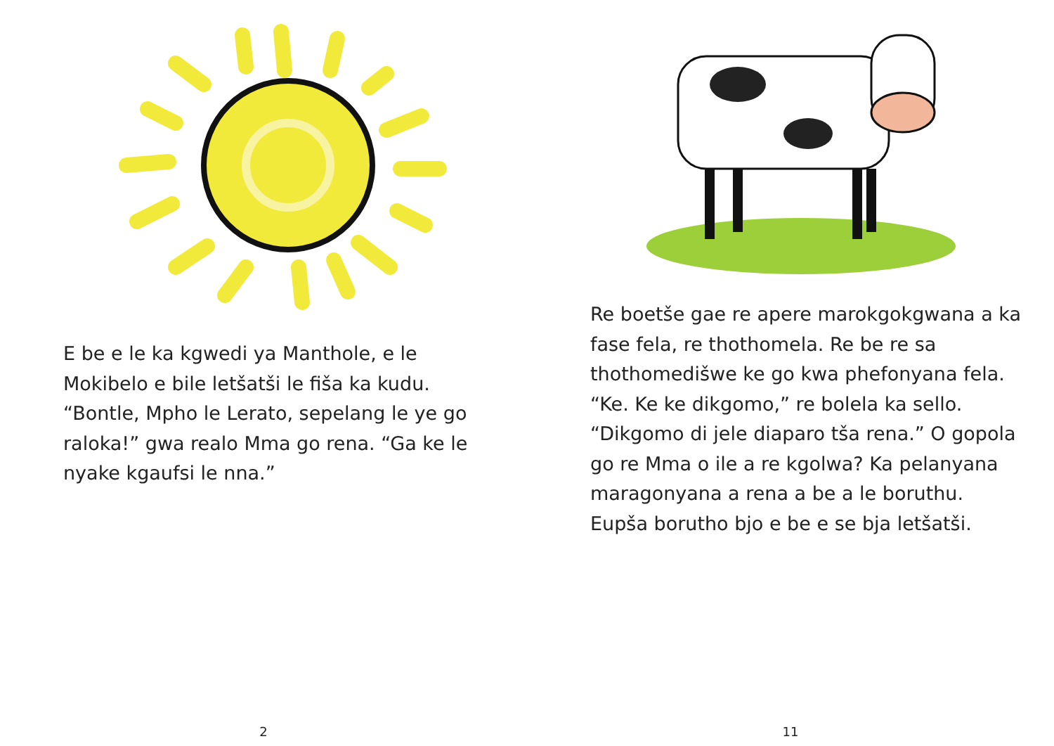E be e le ka kgwedi ya Manthole, e le Mokibelo e bile letšatši le fiša ka kudu. “Bontle, Mpho le Lerato, sepelang le ye go raloka!” gwa realo Mma go rena. “Ga ke le nyake kgaufsi le nna.”
2
Re boetše gae re apere marokgokgwana a ka fase fela, re thothomela. Re be re sa thothomedišwe ke go kwa phefonyana fela. “Ke. Ke ke dikgomo,” re bolela ka sello. “Dikgomo di jele diaparo tša rena.” O gopola go re Mma o ile a re kgolwa? Ka pelanyana maragonyana a rena a be a le boruthu. Eupša borutho bjo e be e se bja letšatši.
11